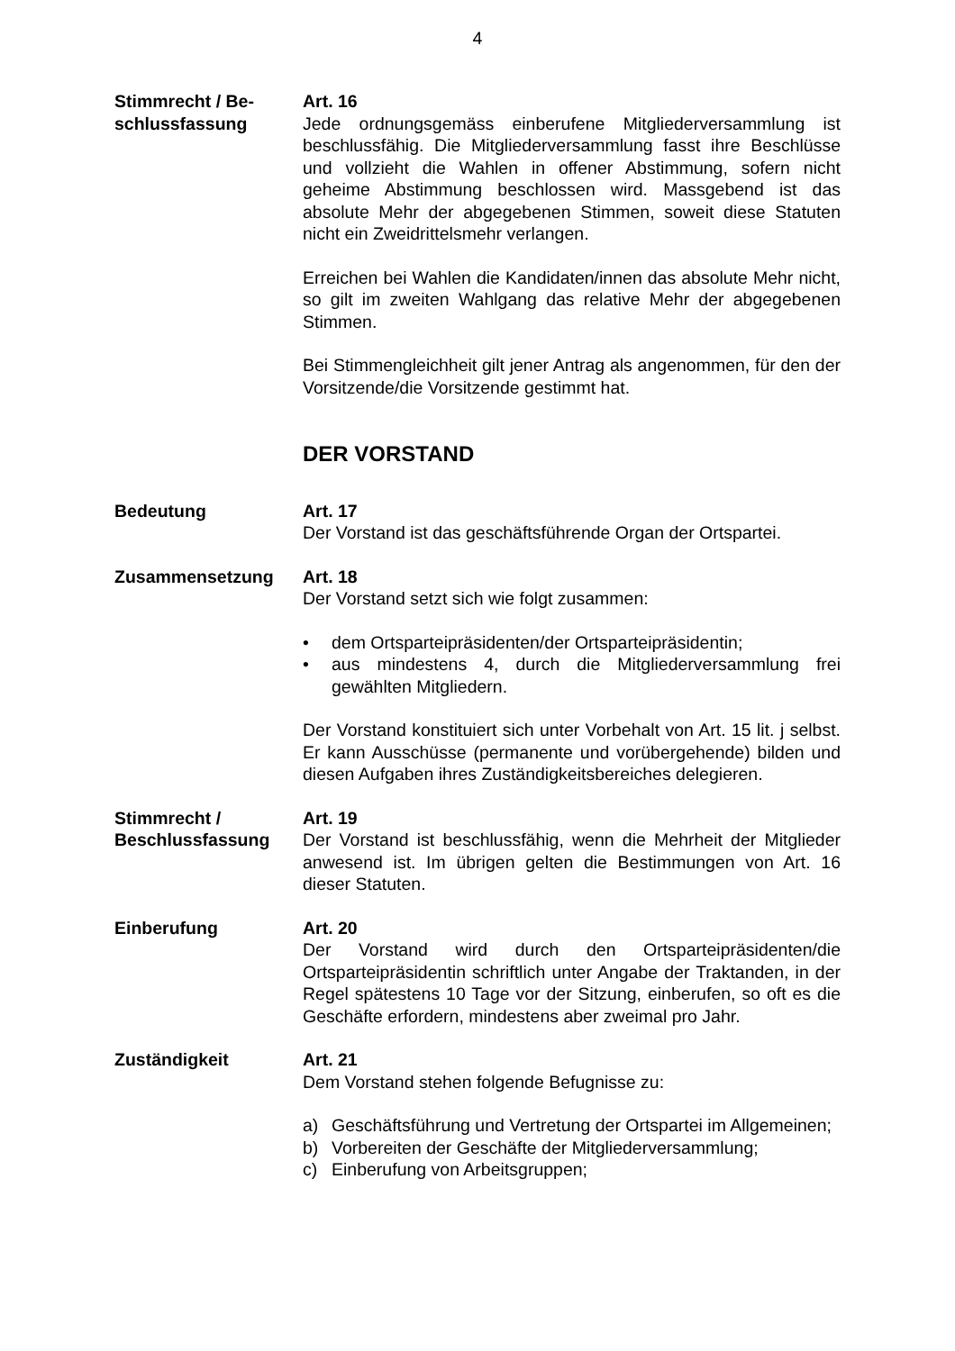4
Stimmrecht / Be-
schlussfassung
Art. 16
Jede ordnungsgemäss einberufene Mitgliederversammlung ist beschlussfähig. Die Mitgliederversammlung fasst ihre Beschlüsse und vollzieht die Wahlen in offener Abstimmung, sofern nicht geheime Abstimmung beschlossen wird. Massgebend ist das absolute Mehr der abgegebenen Stimmen, soweit diese Statuten nicht ein Zweidrittelsmehr verlangen.
Erreichen bei Wahlen die Kandidaten/innen das absolute Mehr nicht, so gilt im zweiten Wahlgang das relative Mehr der abgegebenen Stimmen.
Bei Stimmengleichheit gilt jener Antrag als angenommen, für den der Vorsitzende/die Vorsitzende gestimmt hat.
DER VORSTAND
Bedeutung Art. 17
Der Vorstand ist das geschäftsführende Organ der Ortspartei.
Zusammensetzung Art. 18
Der Vorstand setzt sich wie folgt zusammen:
• dem Ortsparteipräsidenten/der Ortsparteipräsidentin;
• aus mindestens 4, durch die Mitgliederversammlung frei gewählten Mitgliedern.
Der Vorstand konstituiert sich unter Vorbehalt von Art. 15 lit. j selbst. Er kann Ausschüsse (permanente und vorübergehende) bilden und diesen Aufgaben ihres Zuständigkeitsbereiches delegieren.
Stimmrecht /
Beschlussfassung
Art. 19
Der Vorstand ist beschlussfähig, wenn die Mehrheit der Mitglieder anwesend ist. Im übrigen gelten die Bestimmungen von Art. 16 dieser Statuten.
Einberufung Art. 20
Der Vorstand wird durch den Ortsparteipräsidenten/die Ortsparteipräsidentin schriftlich unter Angabe der Traktanden, in der Regel spätestens 10 Tage vor der Sitzung, einberufen, so oft es die Geschäfte erfordern, mindestens aber zweimal pro Jahr.
Zuständigkeit Art. 21
Dem Vorstand stehen folgende Befugnisse zu:
a) Geschäftsführung und Vertretung der Ortspartei im Allgemeinen;
b) Vorbereiten der Geschäfte der Mitgliederversammlung;
c) Einberufung von Arbeitsgruppen;